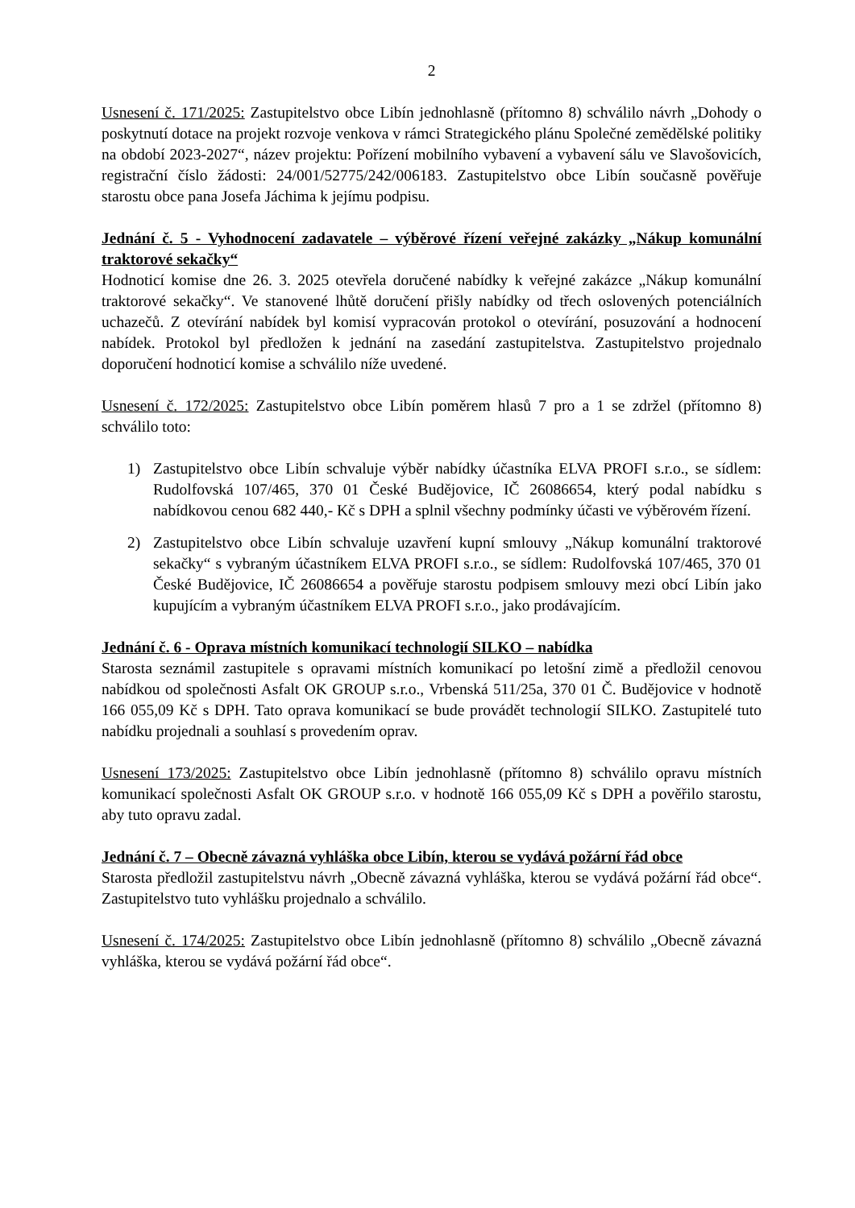2
Usnesení č. 171/2025: Zastupitelstvo obce Libín jednohlasně (přítomno 8) schválilo návrh „Dohody o poskytnutí dotace na projekt rozvoje venkova v rámci Strategického plánu Společné zemědělské politiky na období 2023-2027“, název projektu: Pořízení mobilního vybavení a vybavení sálu ve Slavošovicích, registrační číslo žádosti: 24/001/52775/242/006183. Zastupitelstvo obce Libín současně pověřuje starostu obce pana Josefa Jáchima k jejímu podpisu.
Jednání č. 5 - Vyhodnocení zadavatele – výběrové řízení veřejné zakázky „Nákup komunální traktorové sekačky“
Hodnoticí komise dne 26. 3. 2025 otevřela doručené nabídky k veřejné zakázce „Nákup komunální traktorové sekačky“. Ve stanovené lhůtě doručení přišly nabídky od třech oslovených potenciálních uchazečů. Z otevírání nabídek byl komisí vypracován protokol o otevírání, posuzování a hodnocení nabídek. Protokol byl předložen k jednání na zasedání zastupitelstva. Zastupitelstvo projednalo doporučení hodnoticí komise a schválilo níže uvedené.
Usnesení č. 172/2025: Zastupitelstvo obce Libín poměrem hlasů 7 pro a 1 se zdržel (přítomno 8) schválilo toto:
1) Zastupitelstvo obce Libín schvaluje výběr nabídky účastníka ELVA PROFI s.r.o., se sídlem: Rudolfovská 107/465, 370 01 České Budějovice, IČ 26086654, který podal nabídku s nabídkovou cenou 682 440,- Kč s DPH a splnil všechny podmínky účasti ve výběrovém řízení.
2) Zastupitelstvo obce Libín schvaluje uzavření kupní smlouvy „Nákup komunální traktorové sekačky“ s vybraným účastníkem ELVA PROFI s.r.o., se sídlem: Rudolfovská 107/465, 370 01 České Budějovice, IČ 26086654 a pověřuje starostu podpisem smlouvy mezi obcí Libín jako kupujícím a vybraným účastníkem ELVA PROFI s.r.o., jako prodávajícím.
Jednání č. 6 - Oprava místních komunikací technologií SILKO – nabídka
Starosta seznámil zastupitele s opravami místních komunikací po letošní zimě a předložil cenovou nabídkou od společnosti Asfalt OK GROUP s.r.o., Vrbenská 511/25a, 370 01 Č. Budějovice v hodnotě 166 055,09 Kč s DPH. Tato oprava komunikací se bude provádět technologií SILKO. Zastupitelé tuto nabídku projednali a souhlasí s provedením oprav.
Usnesení 173/2025: Zastupitelstvo obce Libín jednohlasně (přítomno 8) schválilo opravu místních komunikací společnosti Asfalt OK GROUP s.r.o. v hodnotě 166 055,09 Kč s DPH a pověřilo starostu, aby tuto opravu zadal.
Jednání č. 7 – Obecně závazná vyhláška obce Libín, kterou se vydává požární řád obce
Starosta předložil zastupitelstvu návrh „Obecně závazná vyhláška, kterou se vydává požární řád obce“. Zastupitelstvo tuto vyhlášku projednalo a schválilo.
Usnesení č. 174/2025: Zastupitelstvo obce Libín jednohlasně (přítomno 8) schválilo „Obecně závazná vyhláška, kterou se vydává požární řád obce“.